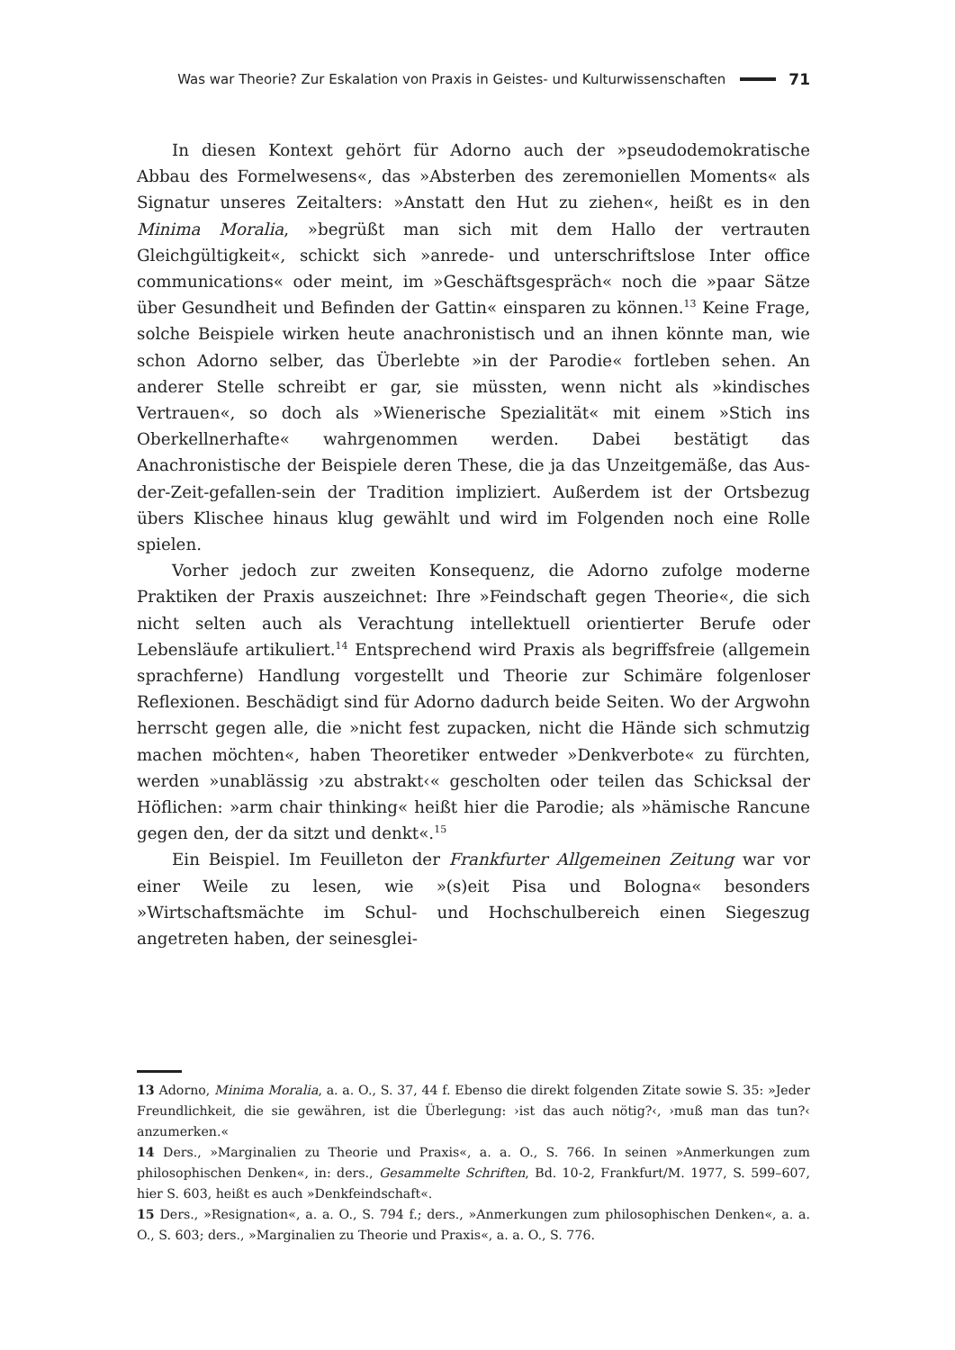Was war Theorie? Zur Eskalation von Praxis in Geistes- und Kulturwissenschaften 71
In diesen Kontext gehört für Adorno auch der »pseudodemokratische Abbau des Formelwesens«, das »Absterben des zeremoniellen Moments« als Signatur unseres Zeitalters: »Anstatt den Hut zu ziehen«, heißt es in den Minima Moralia, »begrüßt man sich mit dem Hallo der vertrauten Gleichgültigkeit«, schickt sich »anrede- und unterschriftslose Inter office communications« oder meint, im »Geschäftsgespräch« noch die »paar Sätze über Gesundheit und Befinden der Gattin« einsparen zu können.<sup>13</sup> Keine Frage, solche Beispiele wirken heute anachronistisch und an ihnen könnte man, wie schon Adorno selber, das Überlebte »in der Parodie« fortleben sehen. An anderer Stelle schreibt er gar, sie müssten, wenn nicht als »kindisches Vertrauen«, so doch als »Wienerische Spezialität« mit einem »Stich ins Oberkellnerhafte« wahrgenommen werden. Dabei bestätigt das Anachronistische der Beispiele deren These, die ja das Unzeitgemäße, das Aus-der-Zeit-gefallen-sein der Tradition impliziert. Außerdem ist der Ortsbezug übers Klischee hinaus klug gewählt und wird im Folgenden noch eine Rolle spielen.
Vorher jedoch zur zweiten Konsequenz, die Adorno zufolge moderne Praktiken der Praxis auszeichnet: Ihre »Feindschaft gegen Theorie«, die sich nicht selten auch als Verachtung intellektuell orientierter Berufe oder Lebensläufe artikuliert.<sup>14</sup> Entsprechend wird Praxis als begriffsfreie (allgemein sprachferne) Handlung vorgestellt und Theorie zur Schimäre folgenloser Reflexionen. Beschädigt sind für Adorno dadurch beide Seiten. Wo der Argwohn herrscht gegen alle, die »nicht fest zupacken, nicht die Hände sich schmutzig machen möchten«, haben Theoretiker entweder »Denkverbote« zu fürchten, werden »unablässig ›zu abstrakt‹« gescholten oder teilen das Schicksal der Höflichen: »arm chair thinking« heißt hier die Parodie; als »hämische Rancune gegen den, der da sitzt und denkt«.<sup>15</sup>
Ein Beispiel. Im Feuilleton der Frankfurter Allgemeinen Zeitung war vor einer Weile zu lesen, wie »(s)eit Pisa und Bologna« besonders »Wirtschaftsmächte im Schul- und Hochschulbereich einen Siegeszug angetreten haben, der seinesglei-
13 Adorno, Minima Moralia, a. a. O., S. 37, 44 f. Ebenso die direkt folgenden Zitate sowie S. 35: »Jeder Freundlichkeit, die sie gewähren, ist die Überlegung: ›ist das auch nötig?‹, ›muß man das tun?‹ anzumerken.«
14 Ders., »Marginalien zu Theorie und Praxis«, a. a. O., S. 766. In seinen »Anmerkungen zum philosophischen Denken«, in: ders., Gesammelte Schriften, Bd. 10-2, Frankfurt/M. 1977, S. 599–607, hier S. 603, heißt es auch »Denkfeindschaft«.
15 Ders., »Resignation«, a. a. O., S. 794 f.; ders., »Anmerkungen zum philosophischen Denken«, a. a. O., S. 603; ders., »Marginalien zu Theorie und Praxis«, a. a. O., S. 776.